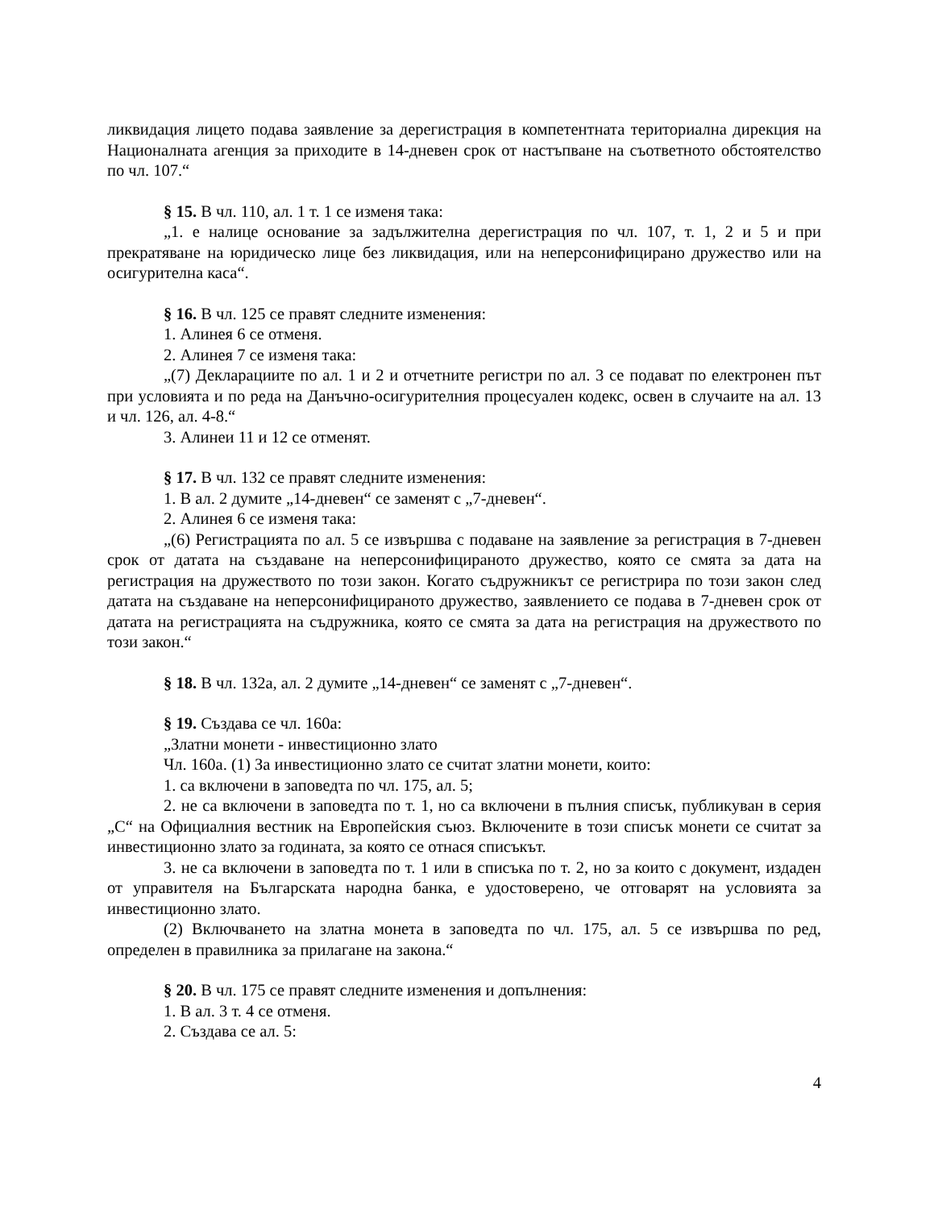ликвидация лицето подава заявление за дерегистрация в компетентната териториална дирекция на Националната агенция за приходите в 14-дневен срок от настъпване на съответното обстоятелство по чл. 107.“
§ 15. В чл. 110, ал. 1 т. 1 се изменя така:
„1. е налице основание за задължителна дерегистрация по чл. 107, т. 1, 2 и 5 и при прекратяване на юридическо лице без ликвидация, или на неперсонифицирано дружество или на осигурителна каса“.
§ 16. В чл. 125 се правят следните изменения:
1. Алинея 6 се отменя.
2. Алинея 7 се изменя така:
„(7) Декларациите по ал. 1 и 2 и отчетните регистри по ал. 3 се подават по електронен път при условията и по реда на Данъчно-осигурителния процесуален кодекс, освен в случаите на ал. 13 и чл. 126, ал. 4-8.“
3. Алинеи 11 и 12 се отменят.
§ 17. В чл. 132 се правят следните изменения:
1. В ал. 2 думите „14-дневен“ се заменят с „7-дневен“.
2. Алинея 6 се изменя така:
„(6) Регистрацията по ал. 5 се извършва с подаване на заявление за регистрация в 7-дневен срок от датата на създаване на неперсонифицираното дружество, която се смята за дата на регистрация на дружеството по този закон. Когато съдружникът се регистрира по този закон след датата на създаване на неперсонифицираното дружество, заявлението се подава в 7-дневен срок от датата на регистрацията на съдружника, която се смята за дата на регистрация на дружеството по този закон.“
§ 18. В чл. 132а, ал. 2 думите „14-дневен“ се заменят с „7-дневен“.
§ 19. Създава се чл. 160а:
„Златни монети - инвестиционно злато
Чл. 160а. (1) За инвестиционно злато се считат златни монети, които:
1. са включени в заповедта по чл. 175, ал. 5;
2. не са включени в заповедта по т. 1, но са включени в пълния списък, публикуван в серия „С“ на Официалния вестник на Европейския съюз. Включените в този списък монети се считат за инвестиционно злато за годината, за която се отнася списъкът.
3. не са включени в заповедта по т. 1 или в списъка по т. 2, но за които с документ, издаден от управителя на Българската народна банка, е удостоверено, че отговарят на условията за инвестиционно злато.
(2) Включването на златна монета в заповедта по чл. 175, ал. 5 се извършва по ред, определен в правилника за прилагане на закона.“
§ 20. В чл. 175 се правят следните изменения и допълнения:
1. В ал. 3 т. 4 се отменя.
2. Създава се ал. 5:
4